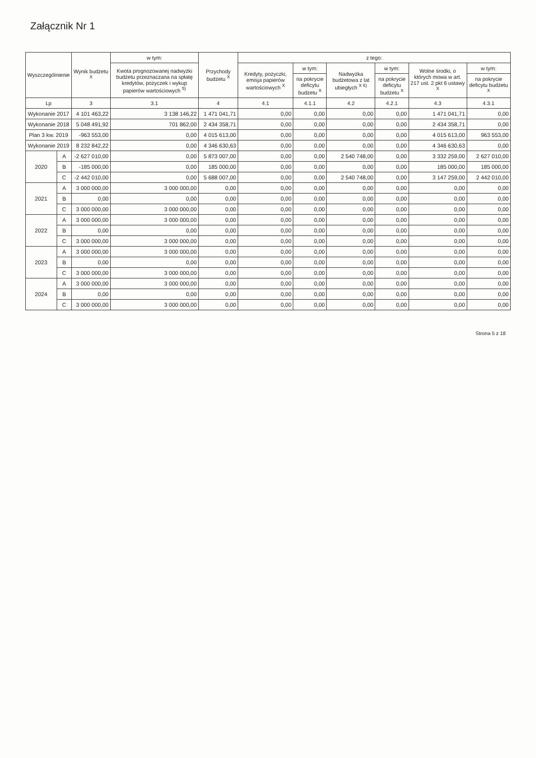Załącznik Nr 1
| Wyszczególnienie | | Wynik budżetu <sup>X</sup> | w tym: | Przychody budżetu <sup>X</sup> | z tego: | | | | | |
| --- | --- | --- | --- | --- | --- | --- | --- | --- | --- | --- |
| | | | Kwota prognozowanej nadwyżki budżetu przeznaczana na spłatę kredytów, pożyczek i wykup papierów wartościowych <sup>5)</sup> | | Kredyty, pożyczki, emisja papierów wartościowych <sup>X</sup> | w tym: | Nadwyżka budżetowa z lat ubiegłych <sup>X 6)</sup> | w tym: | Wolne środki, o których mowa w art. 217 ust. 2 pkt 6 ustawy <sup>X</sup> | w tym: |
| | | | | | | na pokrycie deficytu budżetu <sup>X</sup> | | na pokrycie deficytu budżetu <sup>X</sup> | | na pokrycie deficytu budżetu <sup>X</sup> |
| Lp | | 3 | 3.1 | 4 | 4.1 | 4.1.1 | 4.2 | 4.2.1 | 4.3 | 4.3.1 |
| Wykonanie 2017 | | 4 101 463,22 | 3 138 146,22 | 1 471 041,71 | 0,00 | 0,00 | 0,00 | 0,00 | 1 471 041,71 | 0,00 |
| Wykonanie 2018 | | 5 048 491,92 | 701 862,00 | 2 434 358,71 | 0,00 | 0,00 | 0,00 | 0,00 | 2 434 358,71 | 0,00 |
| Plan 3 kw. 2019 | | -963 553,00 | 0,00 | 4 015 613,00 | 0,00 | 0,00 | 0,00 | 0,00 | 4 015 613,00 | 963 553,00 |
| Wykonanie 2019 | | 8 232 842,22 | 0,00 | 4 346 630,63 | 0,00 | 0,00 | 0,00 | 0,00 | 4 346 630,63 | 0,00 |
| 2020 | A | -2 627 010,00 | 0,00 | 5 873 007,00 | 0,00 | 0,00 | 2 540 748,00 | 0,00 | 3 332 259,00 | 2 627 010,00 |
| | B | -185 000,00 | 0,00 | 185 000,00 | 0,00 | 0,00 | 0,00 | 0,00 | 185 000,00 | 185 000,00 |
| | C | -2 442 010,00 | 0,00 | 5 688 007,00 | 0,00 | 0,00 | 2 540 748,00 | 0,00 | 3 147 259,00 | 2 442 010,00 |
| 2021 | A | 3 000 000,00 | 3 000 000,00 | 0,00 | 0,00 | 0,00 | 0,00 | 0,00 | 0,00 | 0,00 |
| | B | 0,00 | 0,00 | 0,00 | 0,00 | 0,00 | 0,00 | 0,00 | 0,00 | 0,00 |
| | C | 3 000 000,00 | 3 000 000,00 | 0,00 | 0,00 | 0,00 | 0,00 | 0,00 | 0,00 | 0,00 |
| 2022 | A | 3 000 000,00 | 3 000 000,00 | 0,00 | 0,00 | 0,00 | 0,00 | 0,00 | 0,00 | 0,00 |
| | B | 0,00 | 0,00 | 0,00 | 0,00 | 0,00 | 0,00 | 0,00 | 0,00 | 0,00 |
| | C | 3 000 000,00 | 3 000 000,00 | 0,00 | 0,00 | 0,00 | 0,00 | 0,00 | 0,00 | 0,00 |
| 2023 | A | 3 000 000,00 | 3 000 000,00 | 0,00 | 0,00 | 0,00 | 0,00 | 0,00 | 0,00 | 0,00 |
| | B | 0,00 | 0,00 | 0,00 | 0,00 | 0,00 | 0,00 | 0,00 | 0,00 | 0,00 |
| | C | 3 000 000,00 | 3 000 000,00 | 0,00 | 0,00 | 0,00 | 0,00 | 0,00 | 0,00 | 0,00 |
| 2024 | A | 3 000 000,00 | 3 000 000,00 | 0,00 | 0,00 | 0,00 | 0,00 | 0,00 | 0,00 | 0,00 |
| | B | 0,00 | 0,00 | 0,00 | 0,00 | 0,00 | 0,00 | 0,00 | 0,00 | 0,00 |
| | C | 3 000 000,00 | 3 000 000,00 | 0,00 | 0,00 | 0,00 | 0,00 | 0,00 | 0,00 | 0,00 |
Strona 5 z 18